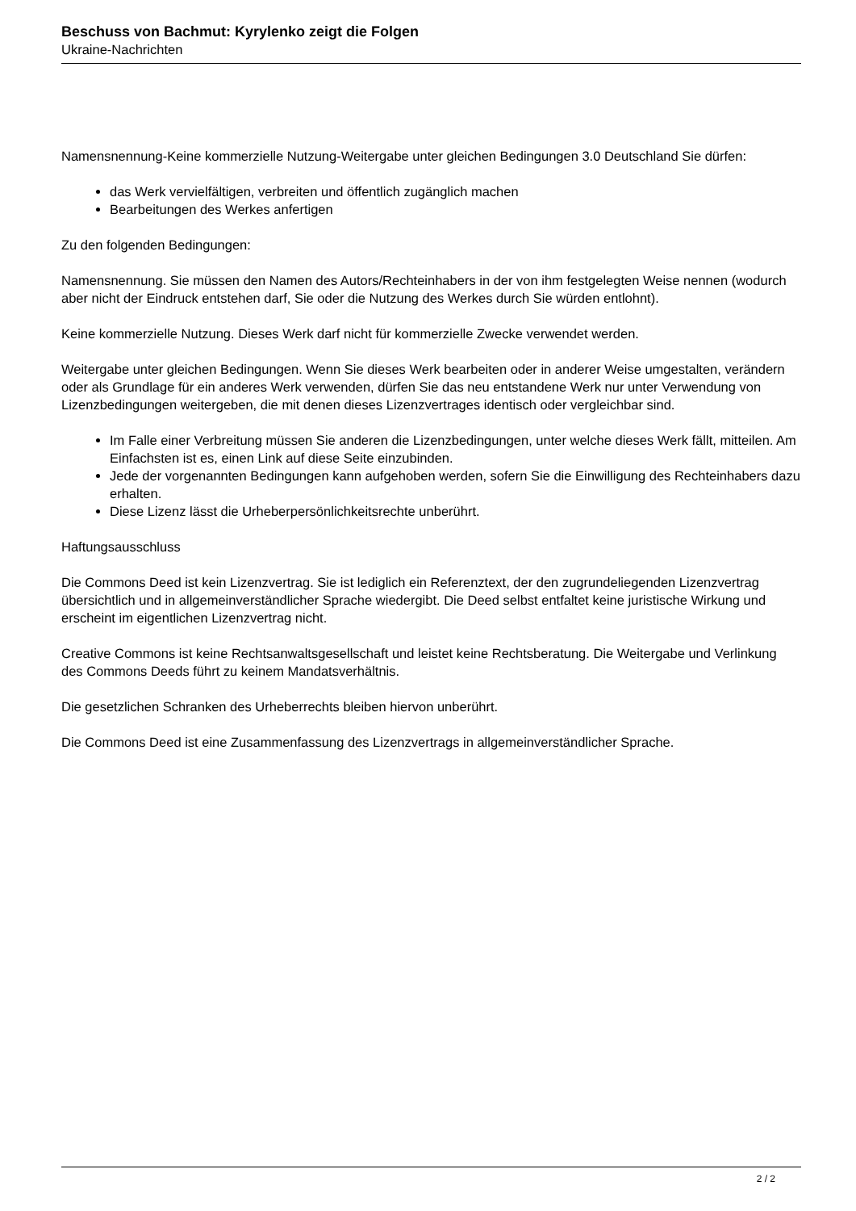Beschuss von Bachmut: Kyrylenko zeigt die Folgen
Ukraine-Nachrichten
Namensnennung-Keine kommerzielle Nutzung-Weitergabe unter gleichen Bedingungen 3.0 Deutschland Sie dürfen:
das Werk vervielfältigen, verbreiten und öffentlich zugänglich machen
Bearbeitungen des Werkes anfertigen
Zu den folgenden Bedingungen:
Namensnennung. Sie müssen den Namen des Autors/Rechteinhabers in der von ihm festgelegten Weise nennen (wodurch aber nicht der Eindruck entstehen darf, Sie oder die Nutzung des Werkes durch Sie würden entlohnt).
Keine kommerzielle Nutzung. Dieses Werk darf nicht für kommerzielle Zwecke verwendet werden.
Weitergabe unter gleichen Bedingungen. Wenn Sie dieses Werk bearbeiten oder in anderer Weise umgestalten, verändern oder als Grundlage für ein anderes Werk verwenden, dürfen Sie das neu entstandene Werk nur unter Verwendung von Lizenzbedingungen weitergeben, die mit denen dieses Lizenzvertrages identisch oder vergleichbar sind.
Im Falle einer Verbreitung müssen Sie anderen die Lizenzbedingungen, unter welche dieses Werk fällt, mitteilen. Am Einfachsten ist es, einen Link auf diese Seite einzubinden.
Jede der vorgenannten Bedingungen kann aufgehoben werden, sofern Sie die Einwilligung des Rechteinhabers dazu erhalten.
Diese Lizenz lässt die Urheberpersönlichkeitsrechte unberührt.
Haftungsausschluss
Die Commons Deed ist kein Lizenzvertrag. Sie ist lediglich ein Referenztext, der den zugrundeliegenden Lizenzvertrag übersichtlich und in allgemeinverständlicher Sprache wiedergibt. Die Deed selbst entfaltet keine juristische Wirkung und erscheint im eigentlichen Lizenzvertrag nicht.
Creative Commons ist keine Rechtsanwaltsgesellschaft und leistet keine Rechtsberatung. Die Weitergabe und Verlinkung des Commons Deeds führt zu keinem Mandatsverhältnis.
Die gesetzlichen Schranken des Urheberrechts bleiben hiervon unberührt.
Die Commons Deed ist eine Zusammenfassung des Lizenzvertrags in allgemeinverständlicher Sprache.
2 / 2